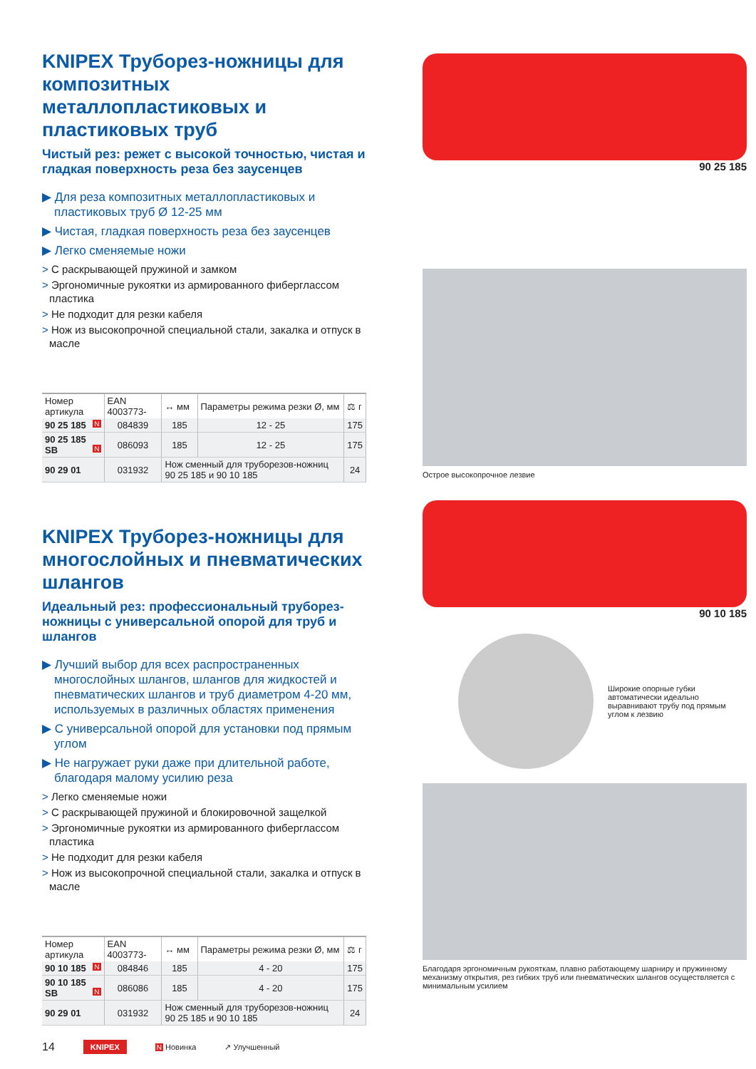KNIPEX Труборез-ножницы для композитных металлопластиковых и пластиковых труб
Чистый рез: режет с высокой точностью, чистая и гладкая поверхность реза без заусенцев
▶ Для реза композитных металлопластиковых и пластиковых труб Ø 12-25 мм
▶ Чистая, гладкая поверхность реза без заусенцев
▶ Легко сменяемые ножи
> С раскрывающей пружиной и замком
> Эргономичные рукоятки из армированного фиберглассом пластика
> Не подходит для резки кабеля
> Нож из высокопрочной специальной стали, закалка и отпуск в масле
| Номер артикула | EAN 4003773- | ↔ мм | Параметры режима резки Ø, мм | ⚖ г |
| --- | --- | --- | --- | --- |
| 90 25 185 N | 084839 | 185 | 12 - 25 | 175 |
| 90 25 185 SB N | 086093 | 185 | 12 - 25 | 175 |
| 90 29 01 | 031932 | Нож сменный для труборезов-ножниц 90 25 185 и 90 10 185 | | 24 |
KNIPEX Труборез-ножницы для многослойных и пневматических шлангов
Идеальный рез: профессиональный труборез-ножницы с универсальной опорой для труб и шлангов
▶ Лучший выбор для всех распространенных многослойных шлангов, шлангов для жидкостей и пневматических шлангов и труб диаметром 4-20 мм, используемых в различных областях применения
▶ С универсальной опорой для установки под прямым углом
▶ Не нагружает руки даже при длительной работе, благодаря малому усилию реза
> Легко сменяемые ножи
> С раскрывающей пружиной и блокировочной защелкой
> Эргономичные рукоятки из армированного фиберглассом пластика
> Не подходит для резки кабеля
> Нож из высокопрочной специальной стали, закалка и отпуск в масле
| Номер артикула | EAN 4003773- | ↔ мм | Параметры режима резки Ø, мм | ⚖ г |
| --- | --- | --- | --- | --- |
| 90 10 185 N | 084846 | 185 | 4 - 20 | 175 |
| 90 10 185 SB N | 086086 | 185 | 4 - 20 | 175 |
| 90 29 01 | 031932 | Нож сменный для труборезов-ножниц 90 25 185 и 90 10 185 | | 24 |
90 25 185
Острое высокопрочное лезвие
90 10 185
Широкие опорные губки автоматически идеально выравнивают трубу под прямым углом к лезвию
Благодаря эргономичным рукояткам, плавно работающему шарниру и пружинному механизму открытия, рез гибких труб или пневматических шлангов осуществляется с минимальным усилием
14 KNIPEX N Новинка ↗ Улучшенный